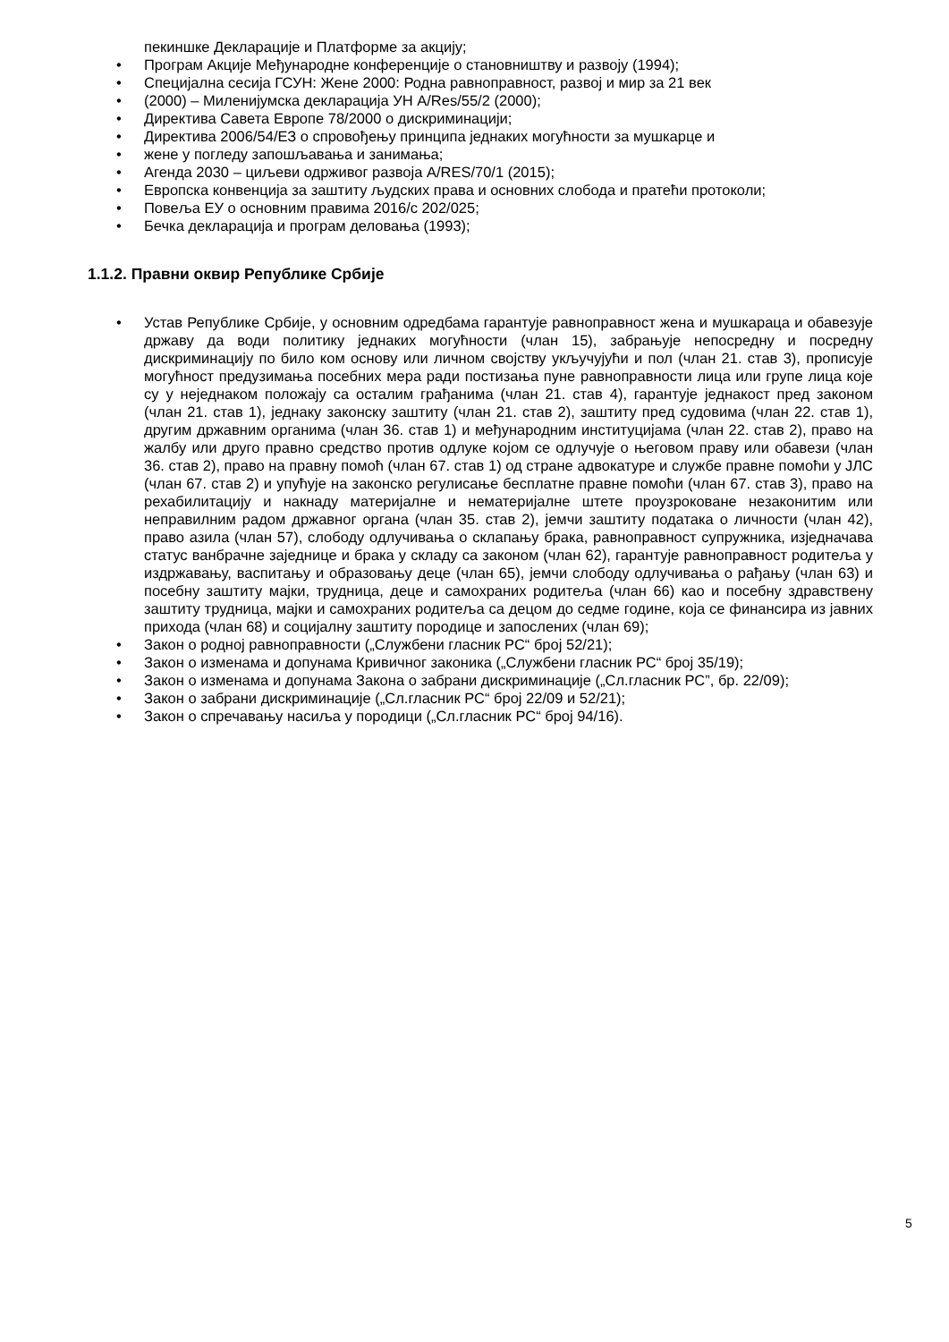пекиншке Декларације и Платформе за акцију;
• Програм Акције Међународне конференције о становништву и развоју (1994);
• Специјална сесија ГСУН: Жене 2000: Родна равноправност, развој и мир за 21 век
• (2000) – Миленијумска декларација УН A/Res/55/2 (2000);
• Директива Савета Европе 78/2000 о дискриминацији;
• Директива 2006/54/ЕЗ о спровођењу принципа једнаких могућности за мушкарце и
• жене у погледу запошљавања и занимања;
• Агенда 2030 – циљеви одрживог развоја A/RES/70/1 (2015);
• Европска конвенција за заштиту људских права и основних слобода и пратећи протоколи;
• Повеља ЕУ о основним правима 2016/с 202/025;
• Бечка декларација и програм деловања (1993);
1.1.2. Правни оквир Републике Србије
• Устав Републике Србије, у основним одредбама гарантује равноправност жена и мушкараца и обавезује државу да води политику једнаких могућности (члан 15), забрањује непосредну и посредну дискриминацију по било ком основу или личном својству укључујући и пол (члан 21. став 3), прописује могућност предузимања посебних мера ради постизања пуне равноправности лица или групе лица које су у неједнаком положају са осталим грађанима (члан 21. став 4), гарантује једнакост пред законом (члан 21. став 1), једнаку законску заштиту (члан 21. став 2), заштиту пред судовима (члан 22. став 1), другим државним органима (члан 36. став 1) и међународним институцијама (члан 22. став 2), право на жалбу или друго правно средство против одлуке којом се одлучује о његовом праву или обавези (члан 36. став 2), право на правну помоћ (члан 67. став 1) од стране адвокатуре и службе правне помоћи у ЈЛС (члан 67. став 2) и упућује на законско регулисање бесплатне правне помоћи (члан 67. став 3), право на рехабилитацију и накнаду материјалне и нематеријалне штете проузроковане незаконитим или неправилним радом државног органа (члан 35. став 2), јемчи заштиту података о личности (члан 42), право азила (члан 57), слободу одлучивања о склапању брака, равноправност супружника, изједначава статус ванбрачне заједнице и брака у складу са законом (члан 62), гарантује равноправност родитеља у издржавању, васпитању и образовању деце (члан 65), јемчи слободу одлучивања о рађању (члан 63) и посебну заштиту мајки, трудница, деце и самохраних родитеља (члан 66) као и посебну здравствену заштиту трудница, мајки и самохраних родитеља са децом до седме године, која се финансира из јавних прихода (члан 68) и социјалну заштиту породице и запослених (члан 69);
• Закон о родној равноправности („Службени гласник РС“ број 52/21);
• Закон о изменама и допунама Кривичног законика („Службени гласник РС“ број 35/19);
• Закон о изменама и допунама Закона о забрани дискриминације („Сл.гласник РС”, бр. 22/09);
• Закон о забрани дискриминације („Сл.гласник РС“ број 22/09 и 52/21);
• Закон о спречавању насиља у породици („Сл.гласник РС“ број 94/16).
5